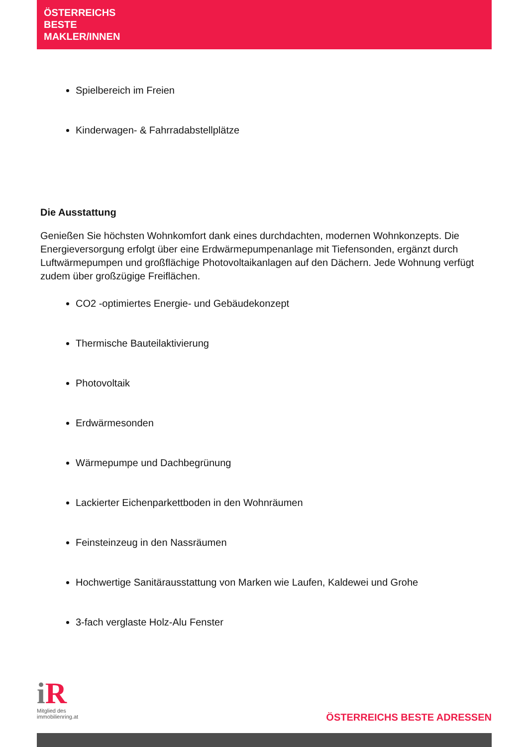ÖSTERREICHS
BESTE
MAKLER/INNEN
Spielbereich im Freien
Kinderwagen- & Fahrradabstellplätze
Die Ausstattung
Genießen Sie höchsten Wohnkomfort dank eines durchdachten, modernen Wohnkonzepts. Die Energieversorgung erfolgt über eine Erdwärmepumpenanlage mit Tiefensonden, ergänzt durch Luftwärmepumpen und großflächige Photovoltaikanlagen auf den Dächern. Jede Wohnung verfügt zudem über großzügige Freiflächen.
CO2 -optimiertes Energie- und Gebäudekonzept
Thermische Bauteilaktivierung
Photovoltaik
Erdwärmesonden
Wärmepumpe und Dachbegrünung
Lackierter Eichenparkettboden in den Wohnräumen
Feinsteinzeug in den Nassräumen
Hochwertige Sanitärausstattung von Marken wie Laufen, Kaldewei und Grohe
3-fach verglaste Holz-Alu Fenster
i R
Mitglied des
immobilienring.at
ÖSTERREICHS BESTE ADRESSEN